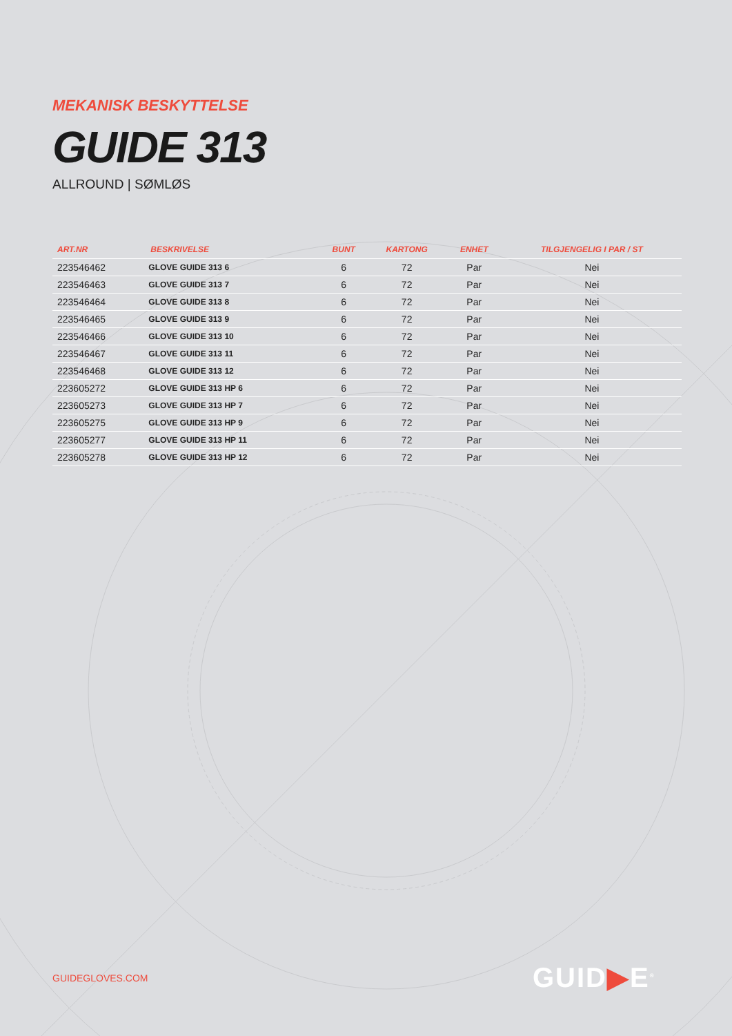MEKANISK BESKYTTELSE
GUIDE 313
ALLROUND | SØMLØS
| ART.NR | BESKRIVELSE | BUNT | KARTONG | ENHET | TILGJENGELIG I PAR / ST |
| --- | --- | --- | --- | --- | --- |
| 223546462 | GLOVE GUIDE 313 6 | 6 | 72 | Par | Nei |
| 223546463 | GLOVE GUIDE 313 7 | 6 | 72 | Par | Nei |
| 223546464 | GLOVE GUIDE 313 8 | 6 | 72 | Par | Nei |
| 223546465 | GLOVE GUIDE 313 9 | 6 | 72 | Par | Nei |
| 223546466 | GLOVE GUIDE 313 10 | 6 | 72 | Par | Nei |
| 223546467 | GLOVE GUIDE 313 11 | 6 | 72 | Par | Nei |
| 223546468 | GLOVE GUIDE 313 12 | 6 | 72 | Par | Nei |
| 223605272 | GLOVE GUIDE 313 HP 6 | 6 | 72 | Par | Nei |
| 223605273 | GLOVE GUIDE 313 HP 7 | 6 | 72 | Par | Nei |
| 223605275 | GLOVE GUIDE 313 HP 9 | 6 | 72 | Par | Nei |
| 223605277 | GLOVE GUIDE 313 HP 11 | 6 | 72 | Par | Nei |
| 223605278 | GLOVE GUIDE 313 HP 12 | 6 | 72 | Par | Nei |
GUIDEGLOVES.COM GUID▶E<sup>®</sup>